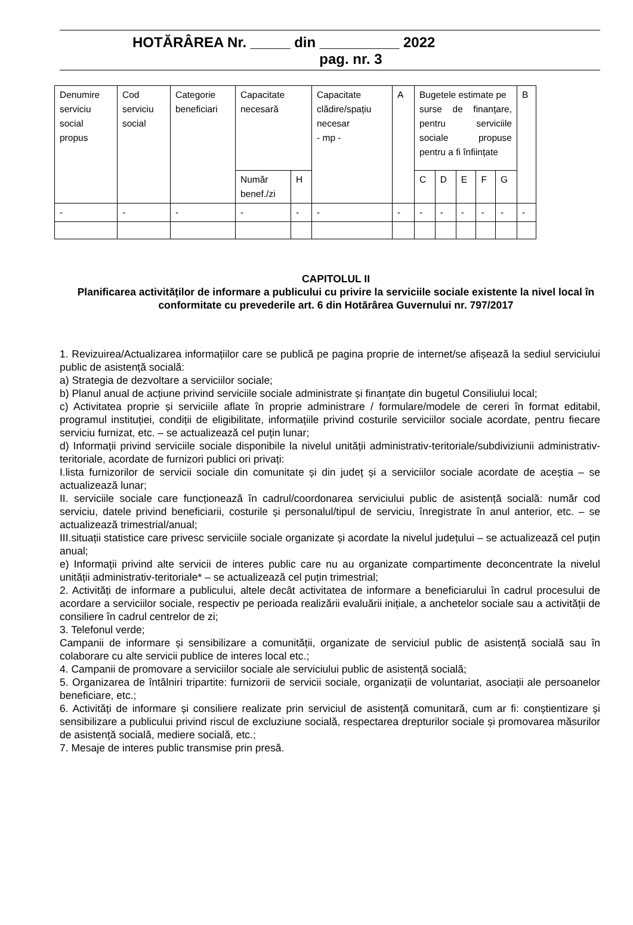HOTĂRÂREA Nr. _____ din __________ 2022
pag. nr. 3
| Denumire serviciu social propus | Cod serviciu social | Categorie beneficiari | Capacitate necesară | | Capacitate clădire/spațiu necesar - mp - | A | Bugetele estimate pe surse de finanțare, pentru serviciile sociale propuse pentru a fi înființate | | | | | B |
| | | | Număr benef./zi | H | | | C | D | E | F | G | |
| - | - | - | - | - | - | - | - | - | - | - | - | - |
CAPITOLUL II
Planificarea activităților de informare a publicului cu privire la serviciile sociale existente la nivel local în conformitate cu prevederile art. 6 din Hotărârea Guvernului nr. 797/2017
1. Revizuirea/Actualizarea informațiilor care se publică pe pagina proprie de internet/se afișează la sediul serviciului public de asistență socială:
a) Strategia de dezvoltare a serviciilor sociale;
b) Planul anual de acțiune privind serviciile sociale administrate și finanțate din bugetul Consiliului local;
c) Activitatea proprie și serviciile aflate în proprie administrare / formulare/modele de cereri în format editabil, programul instituției, condiții de eligibilitate, informațiile privind costurile serviciilor sociale acordate, pentru fiecare serviciu furnizat, etc. – se actualizează cel puțin lunar;
d) Informații privind serviciile sociale disponibile la nivelul unității administrativ-teritoriale/subdiviziunii administrativ-teritoriale, acordate de furnizori publici ori privați:
I.lista furnizorilor de servicii sociale din comunitate și din județ și a serviciilor sociale acordate de aceștia – se actualizează lunar;
II. serviciile sociale care funcționează în cadrul/coordonarea serviciului public de asistență socială: număr cod serviciu, datele privind beneficiarii, costurile și personalul/tipul de serviciu, înregistrate în anul anterior, etc. – se actualizează trimestrial/anual;
III.situații statistice care privesc serviciile sociale organizate și acordate la nivelul județului – se actualizează cel puțin anual;
e) Informații privind alte servicii de interes public care nu au organizate compartimente deconcentrate la nivelul unității administrativ-teritoriale* – se actualizează cel puțin trimestrial;
2. Activități de informare a publicului, altele decât activitatea de informare a beneficiarului în cadrul procesului de acordare a serviciilor sociale, respectiv pe perioada realizării evaluării inițiale, a anchetelor sociale sau a activității de consiliere în cadrul centrelor de zi;
3. Telefonul verde;
Campanii de informare și sensibilizare a comunității, organizate de serviciul public de asistență socială sau în colaborare cu alte servicii publice de interes local etc.;
4. Campanii de promovare a serviciilor sociale ale serviciului public de asistență socială;
5. Organizarea de întâlniri tripartite: furnizorii de servicii sociale, organizații de voluntariat, asociații ale persoanelor beneficiare, etc.;
6. Activități de informare și consiliere realizate prin serviciul de asistență comunitară, cum ar fi: conștientizare și sensibilizare a publicului privind riscul de excluziune socială, respectarea drepturilor sociale și promovarea măsurilor de asistență socială, mediere socială, etc.;
7. Mesaje de interes public transmise prin presă.